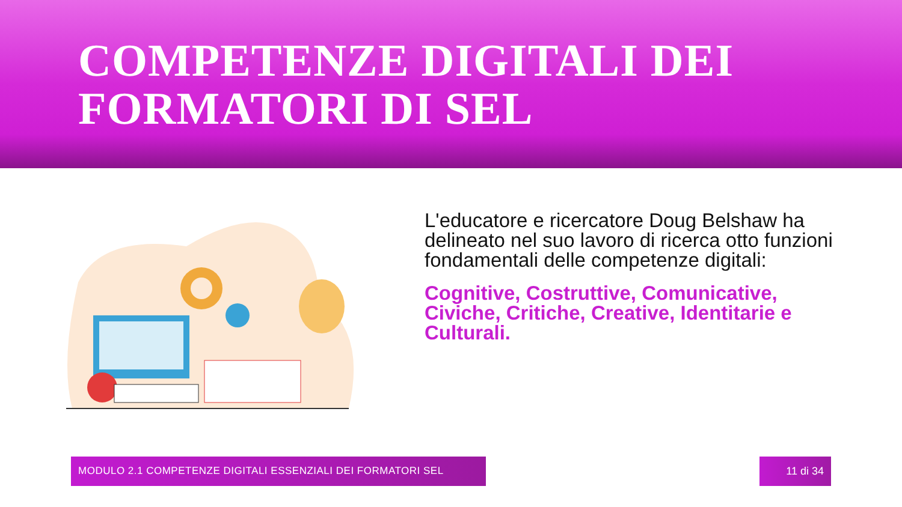COMPETENZE DIGITALI DEI
FORMATORI DI SEL
L'educatore e ricercatore Doug Belshaw ha delineato nel suo lavoro di ricerca otto funzioni fondamentali delle competenze digitali:
Cognitive, Costruttive, Comunicative, Civiche, Critiche, Creative, Identitarie e Culturali.
MODULO 2.1 COMPETENZE DIGITALI ESSENZIALI DEI FORMATORI SEL 11 di 34